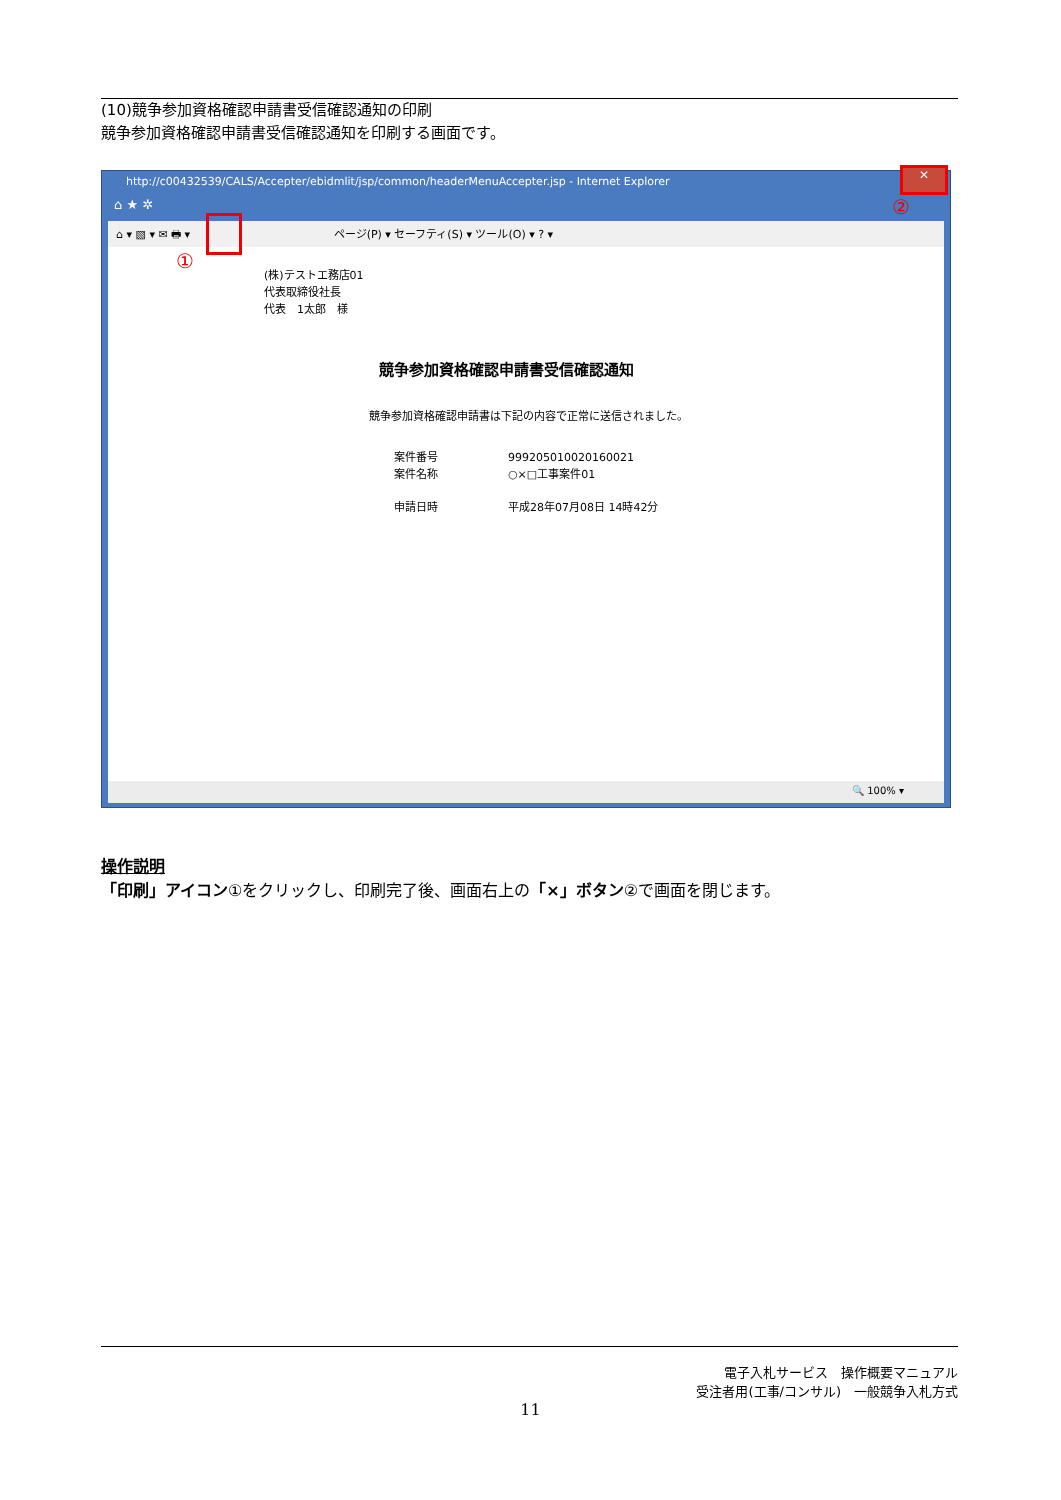(10)競争参加資格確認申請書受信確認通知の印刷
競争参加資格確認申請書受信確認通知を印刷する画面です。
http://c00432539/CALS/Accepter/ebidmlit/jsp/common/headerMenuAccepter.jsp - Internet Explorer
✕
②
⌂ ★ ✲
⌂ ▾ ▧ ▾ ✉ 🖶 ▾ ページ(P) ▾ セーフティ(S) ▾ ツール(O) ▾ ? ▾
①
(株)テストエ務店01
代表取締役社長
代表　1太郎　様
競争参加資格確認申請書受信確認通知
競争参加資格確認申請書は下記の内容で正常に送信されました。
案件番号 999205010020160021
案件名称 ○×□工事案件01
申請日時 平成28年07月08日 14時42分
🔍 100% ▾
操作説明
「印刷」アイコン①をクリックし、印刷完了後、画面右上の「×」ボタン②で画面を閉じます。
電子入札サービス　操作概要マニュアル
受注者用(工事/コンサル)　一般競争入札方式
11